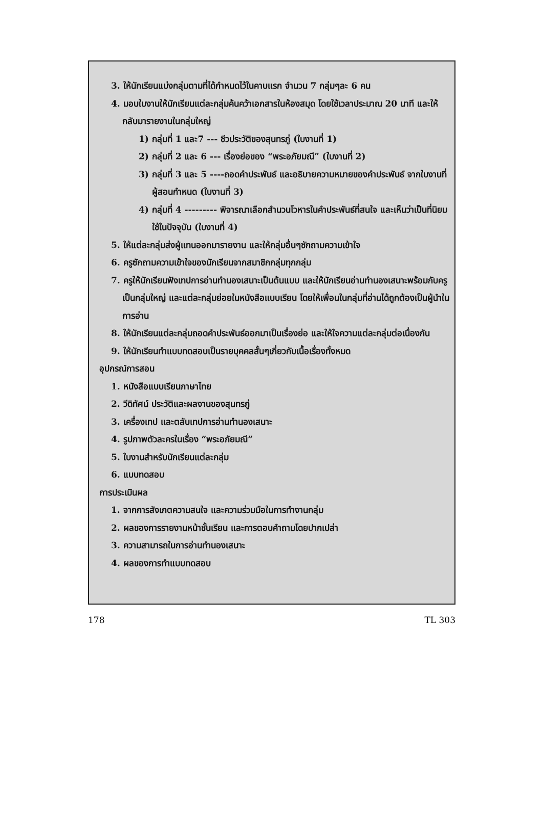3. ให้นักเรียนแบ่งกลุ่มตามที่ได้กำหนดไว้ในคาบแรก จำนวน 7 กลุ่มๆละ 6 คน
4. มอบใบงานให้นักเรียนแต่ละกลุ่มค้นคว้าเอกสารในห้องสมุด โดยใช้เวลาประมาณ 20 นาที และให้กลับมารายงานในกลุ่มใหญ่
1) กลุ่มที่ 1 และ7 --- ชีวประวัติของสุนทรภู่ (ใบงานที่ 1)
2) กลุ่มที่ 2 และ 6 --- เรื่องย่อของ “พระอภัยมณี” (ใบงานที่ 2)
3) กลุ่มที่ 3 และ 5 ----ถอดคำประพันธ์ และอธิบายความหมายของคำประพันธ์ จากใบงานที่ผู้สอนกำหนด (ใบงานที่ 3)
4) กลุ่มที่ 4 --------- พิจารณาเลือกสำนวนโวหารในคำประพันธ์ที่สนใจ และเห็นว่าเป็นที่นิยมใช้ในปัจจุบัน (ใบงานที่ 4)
5. ให้แต่ละกลุ่มส่งผู้แทนออกมารายงาน และให้กลุ่มอื่นๆซักถามความเข้าใจ
6. ครูซักถามความเข้าใจของนักเรียนจากสมาชิกกลุ่มทุกกลุ่ม
7. ครูให้นักเรียนฟังเทปการอ่านทำนองเสนาะเป็นต้นแบบ และให้นักเรียนอ่านทำนองเสนาะพร้อมกับครูเป็นกลุ่มใหญ่ และแต่ละกลุ่มย่อยในหนังสือแบบเรียน โดยให้เพื่อนในกลุ่มที่อ่านได้ถูกต้องเป็นผู้นำในการอ่าน
8. ให้นักเรียนแต่ละกลุ่มถอดคำประพันธ์ออกมาเป็นเรื่องย่อ และให้ใจความแต่ละกลุ่มต่อเนื่องกัน
9. ให้นักเรียนทำแบบทดสอบเป็นรายบุคคลสั้นๆเกี่ยวกับเนื้อเรื่องทั้งหมด
อุปกรณ์การสอน
1. หนังสือแบบเรียนภาษาไทย
2. วีดิทัศน์ ประวัติและผลงานของสุนทรภู่
3. เครื่องเทป และตลับเทปการอ่านทำนองเสนาะ
4. รูปภาพตัวละครในเรื่อง “พระอภัยมณี”
5. ใบงานสำหรับนักเรียนแต่ละกลุ่ม
6. แบบทดสอบ
การประเมินผล
1. จากการสังเกตความสนใจ และความร่วมมือในการทำงานกลุ่ม
2. ผลของการรายงานหน้าชั้นเรียน และการตอบคำถามโดยปากเปล่า
3. ความสามารถในการอ่านทำนองเสนาะ
4. ผลของการทำแบบทดสอบ
178 TL 303